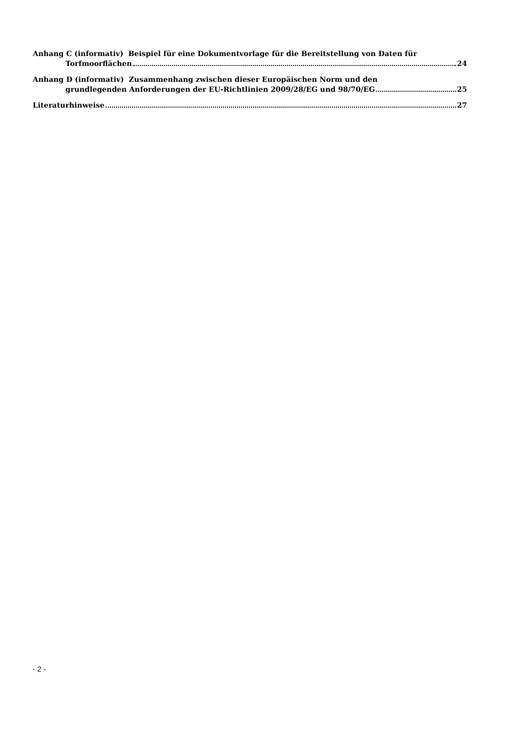Anhang C (informativ) Beispiel für eine Dokumentvorlage für die Bereitstellung von Daten für
Torfmoorflächen 24
Anhang D (informativ) Zusammenhang zwischen dieser Europäischen Norm und den
grundlegenden Anforderungen der EU-Richtlinien 2009/28/EG und 98/70/EG 25
Literaturhinweise 27
- 2 -